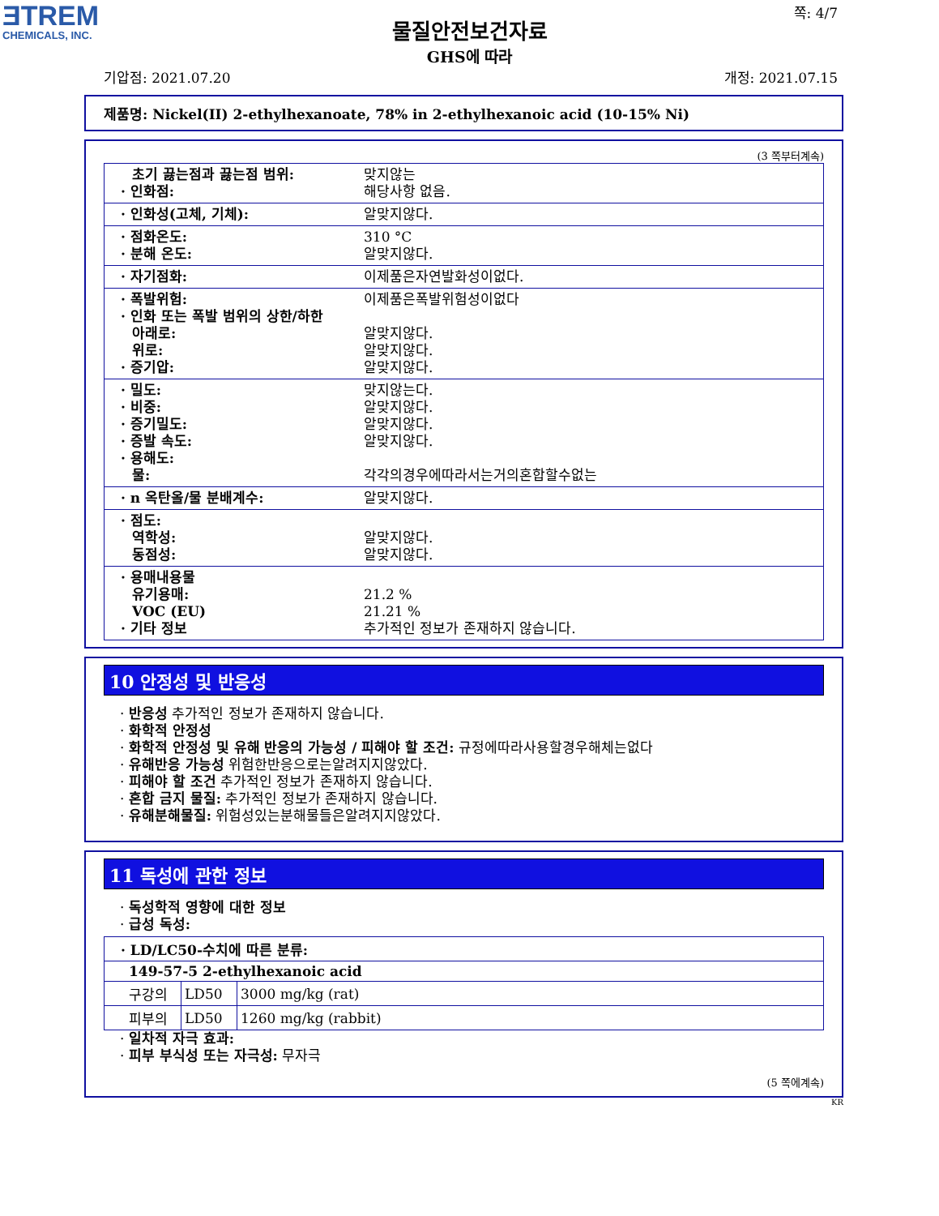ƎTREM
CHEMICALS, INC.
물질안전보건자료
GHS에 따라
쪽: 4/7
기압점: 2021.07.20 개정: 2021.07.15
제품명: Nickel(II) 2-ethylhexanoate, 78% in 2-ethylhexanoic acid (10-15% Ni)
(3 쪽부터계속)
| 초기 끓는점과 끓는점 범위: · 인화점: | 맞지않는 해당사항 없음. |
| · 인화성(고체, 기체): | 알맞지않다. |
| · 점화온도: · 분해 온도: | 310 °C 알맞지않다. |
| · 자기점화: | 이제품은자연발화성이없다. |
| · 폭발위험: · 인화 또는 폭발 범위의 상한/하한 아래로: 위로: · 증기압: | 이제품은폭발위험성이없다 알맞지않다. 알맞지않다. 알맞지않다. |
| · 밀도: · 비중: · 증기밀도: · 증발 속도: · 용해도: 물: | 맞지않는다. 알맞지않다. 알맞지않다. 알맞지않다. 각각의경우에따라서는거의혼합할수없는 |
| · n 옥탄올/물 분배계수: | 알맞지않다. |
| · 점도: 역학성: 동점성: | 알맞지않다. 알맞지않다. |
| · 용매내용물 유기용매: VOC (EU) · 기타 정보 | 21.2 % 21.21 % 추가적인 정보가 존재하지 않습니다. |
10 안정성 및 반응성
· 반응성 추가적인 정보가 존재하지 않습니다.
· 화학적 안정성
· 화학적 안정성 및 유해 반응의 가능성 / 피해야 할 조건: 규정에따라사용할경우해체는없다
· 유해반응 가능성 위험한반응으로는알려지지않았다.
· 피해야 할 조건 추가적인 정보가 존재하지 않습니다.
· 혼합 금지 물질: 추가적인 정보가 존재하지 않습니다.
· 유해분해물질: 위험성있는분해물들은알려지지않았다.
11 독성에 관한 정보
· 독성학적 영향에 대한 정보
· 급성 독성:
| · LD/LC50-수치에 따른 분류: | | |
| 149-57-5 2-ethylhexanoic acid | | |
| 구강의 | LD50 | 3000 mg/kg (rat) |
| 피부의 | LD50 | 1260 mg/kg (rabbit) |
· 일차적 자극 효과:
· 피부 부식성 또는 자극성: 무자극
(5 쪽에계속)
KR